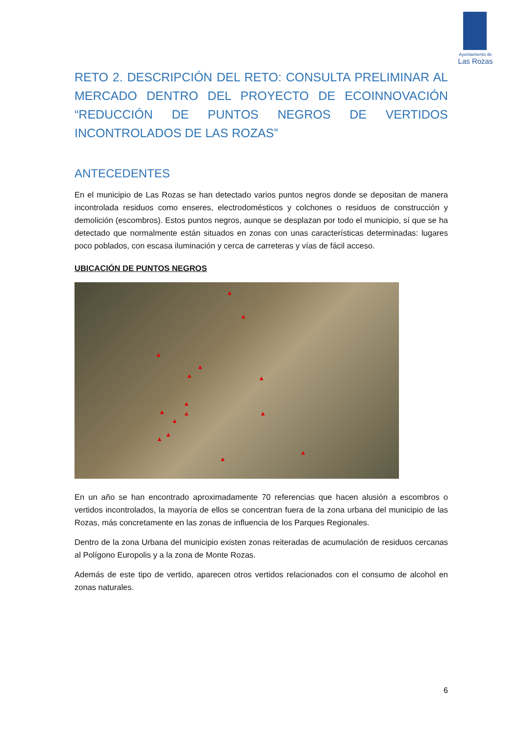Ayuntamiento de
Las Rozas
RETO 2. DESCRIPCIÓN DEL RETO: CONSULTA PRELIMINAR AL MERCADO DENTRO DEL PROYECTO DE ECOINNOVACIÓN “REDUCCIÓN DE PUNTOS NEGROS DE VERTIDOS INCONTROLADOS DE LAS ROZAS”
ANTECEDENTES
En el municipio de Las Rozas se han detectado varios puntos negros donde se depositan de manera incontrolada residuos como enseres, electrodomésticos y colchones o residuos de construcción y demolición (escombros). Estos puntos negros, aunque se desplazan por todo el municipio, sí que se ha detectado que normalmente están situados en zonas con unas características determinadas: lugares poco poblados, con escasa iluminación y cerca de carreteras y vías de fácil acceso.
UBICACIÓN DE PUNTOS NEGROS
▲
▲
▲
▲
▲ ▲
▲
▲ ▲
▲
▲
▲
▲
▲
▲
En un año se han encontrado aproximadamente 70 referencias que hacen alusión a escombros o vertidos incontrolados, la mayoría de ellos se concentran fuera de la zona urbana del municipio de las Rozas, más concretamente en las zonas de influencia de los Parques Regionales.
Dentro de la zona Urbana del municipio existen zonas reiteradas de acumulación de residuos cercanas al Polígono Europolis y a la zona de Monte Rozas.
Además de este tipo de vertido, aparecen otros vertidos relacionados con el consumo de alcohol en zonas naturales.
6